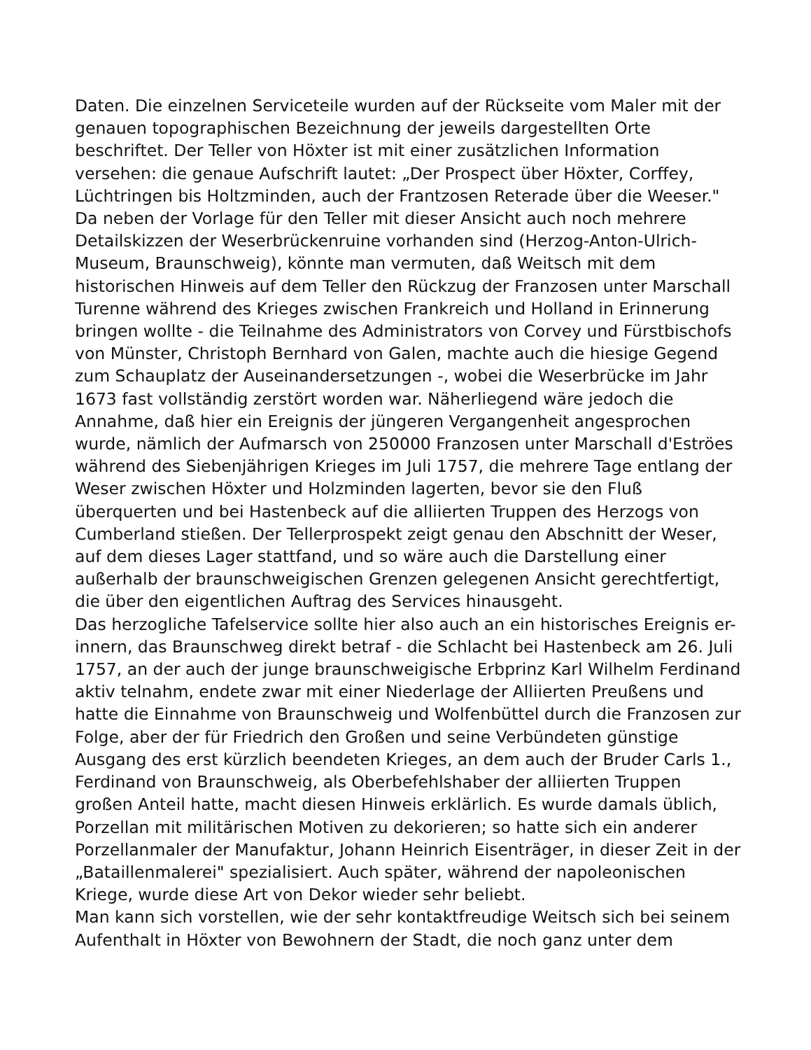Daten. Die einzelnen Serviceteile wurden auf der Rückseite vom Maler mit der genauen topographischen Bezeichnung der jeweils dargestellten Orte beschriftet. Der Teller von Höxter ist mit einer zusätzlichen Information versehen: die genaue Aufschrift lautet: „Der Prospect über Höxter, Corffey, Lüchtringen bis Holtzminden, auch der Frantzosen Reterade über die Weeser." Da neben der Vorlage für den Teller mit dieser Ansicht auch noch mehrere Detailskizzen der Weserbrückenruine vorhanden sind (Herzog-Anton-Ulrich-Museum, Braunschweig), könnte man vermuten, daß Weitsch mit dem historischen Hinweis auf dem Teller den Rückzug der Franzosen unter Marschall Turenne während des Krieges zwischen Frankreich und Holland in Erinnerung bringen wollte - die Teilnahme des Administrators von Corvey und Fürstbischofs von Münster, Christoph Bernhard von Galen, machte auch die hiesige Gegend zum Schauplatz der Auseinandersetzungen -, wobei die Weserbrücke im Jahr 1673 fast vollständig zerstört worden war. Näherliegend wäre jedoch die Annahme, daß hier ein Ereignis der jüngeren Vergangenheit angesprochen wurde, nämlich der Aufmarsch von 250000 Franzosen unter Marschall d'Eströes während des Siebenjährigen Krieges im Juli 1757, die mehrere Tage entlang der Weser zwischen Höxter und Holzminden lagerten, bevor sie den Fluß überquerten und bei Hastenbeck auf die alliierten Truppen des Herzogs von Cumberland stießen. Der Tellerprospekt zeigt genau den Abschnitt der Weser, auf dem dieses Lager stattfand, und so wäre auch die Darstellung einer außerhalb der braunschweigischen Grenzen gelegenen Ansicht gerechtfertigt, die über den eigentlichen Auftrag des Services hinausgeht.
Das herzogliche Tafelservice sollte hier also auch an ein historisches Ereignis er-innern, das Braunschweg direkt betraf - die Schlacht bei Hastenbeck am 26. Juli 1757, an der auch der junge braunschweigische Erbprinz Karl Wilhelm Ferdinand aktiv telnahm, endete zwar mit einer Niederlage der Alliierten Preußens und hatte die Einnahme von Braunschweig und Wolfenbüttel durch die Franzosen zur Folge, aber der für Friedrich den Großen und seine Verbündeten günstige Ausgang des erst kürzlich beendeten Krieges, an dem auch der Bruder Carls 1., Ferdinand von Braunschweig, als Oberbefehlshaber der alliierten Truppen großen Anteil hatte, macht diesen Hinweis erklärlich. Es wurde damals üblich, Porzellan mit militärischen Motiven zu dekorieren; so hatte sich ein anderer Porzellanmaler der Manufaktur, Johann Heinrich Eisenträger, in dieser Zeit in der „Bataillenmalerei" spezialisiert. Auch später, während der napoleonischen Kriege, wurde diese Art von Dekor wieder sehr beliebt.
Man kann sich vorstellen, wie der sehr kontaktfreudige Weitsch sich bei seinem Aufenthalt in Höxter von Bewohnern der Stadt, die noch ganz unter dem